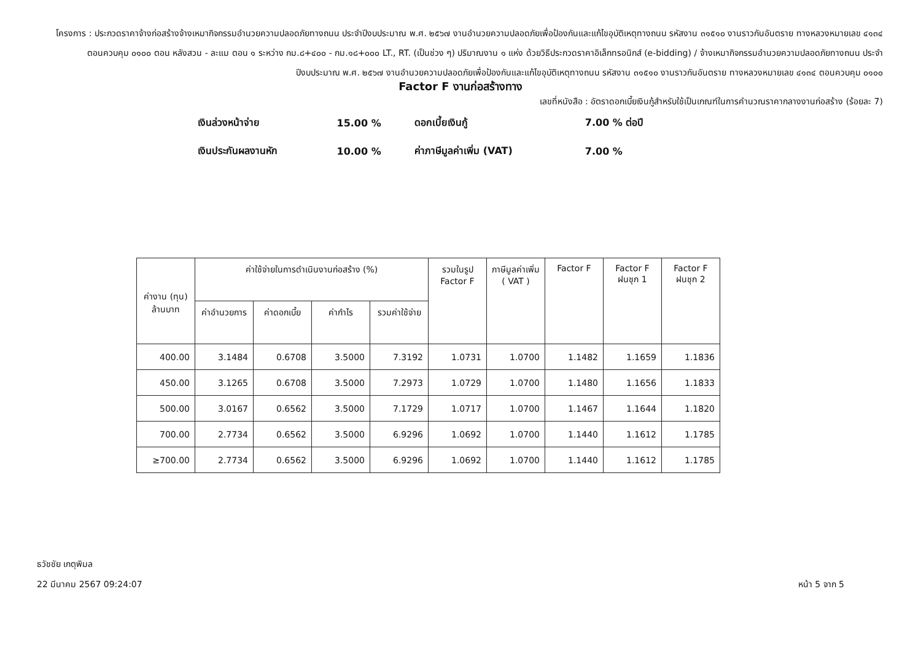โครงการ : ประกวดราคาจ้างก่อสร้างจ้างเหมากิจกรรมอำนวยความปลอดภัยทางถนน ประจำปีงบประมาณ พ.ศ. ๒๕๖๗ งานอำนวยความปลอดภัยเพื่อป้องกันและแก้ไขอุบัติเหตุทางถนน รหัสงาน ๓๑๕๑๐ งานราวกันอันตราย ทางหลวงหมายเลข ๔๑๓๔ ตอนควบคุม ๐๑๐๐ ตอน หลังสวน - ละแม ตอน ๑ ระหว่าง กม.๘+๔๐๐ - กม.๑๘+๐๐๐ LT., RT. (เป็นช่วง ๆ) ปริมาณงาน ๑ แห่ง ด้วยวิธีประกวดราคาอิเล็กทรอนิกส์ (e-bidding) / จ้างเหมากิจกรรมอำนวยความปลอดภัยทางถนน ประจำปีงบประมาณ พ.ศ. ๒๕๖๗ งานอำนวยความปลอดภัยเพื่อป้องกันและแก้ไขอุบัติเหตุทางถนน รหัสงาน ๓๑๕๑๐ งานราวกันอันตราย ทางหลวงหมายเลข ๔๑๓๔ ตอนควบคุม ๐๑๐๐
Factor F งานก่อสร้างทาง
เลขที่หนังสือ : อัตราดอกเบี้ยเงินกู้สำหรับใช้เป็นเกณฑ์ในการคำนวณราคากลางงานก่อสร้าง (ร้อยละ 7)
| เงินล่วงหน้าจ่าย | 15.00 % | ดอกเบี้ยเงินกู้ | 7.00 % ต่อปี |
| เงินประกันผลงานหัก | 10.00 % | ค่าภาษีมูลค่าเพิ่ม (VAT) | 7.00 % |
| ค่างาน (ทุน) ล้านบาท | ค่าใช้จ่ายในการดำเนินงานก่อสร้าง (%) | | | | รวมในรูป Factor F | ภาษีมูลค่าเพิ่ม ( VAT ) | Factor F | Factor F ฝนชุก 1 | Factor F ฝนชุก 2 |
| --- | --- | --- | --- | --- | --- | --- | --- | --- | --- |
| | ค่าอำนวยการ | ค่าดอกเบี้ย | ค่ากำไร | รวมค่าใช้จ่าย | | | | | |
| 400.00 | 3.1484 | 0.6708 | 3.5000 | 7.3192 | 1.0731 | 1.0700 | 1.1482 | 1.1659 | 1.1836 |
| 450.00 | 3.1265 | 0.6708 | 3.5000 | 7.2973 | 1.0729 | 1.0700 | 1.1480 | 1.1656 | 1.1833 |
| 500.00 | 3.0167 | 0.6562 | 3.5000 | 7.1729 | 1.0717 | 1.0700 | 1.1467 | 1.1644 | 1.1820 |
| 700.00 | 2.7734 | 0.6562 | 3.5000 | 6.9296 | 1.0692 | 1.0700 | 1.1440 | 1.1612 | 1.1785 |
| ≥700.00 | 2.7734 | 0.6562 | 3.5000 | 6.9296 | 1.0692 | 1.0700 | 1.1440 | 1.1612 | 1.1785 |
ธวัชชัย เกตุพิมล
22 มีนาคม 2567 09:24:07 หน้า 5 จาก 5